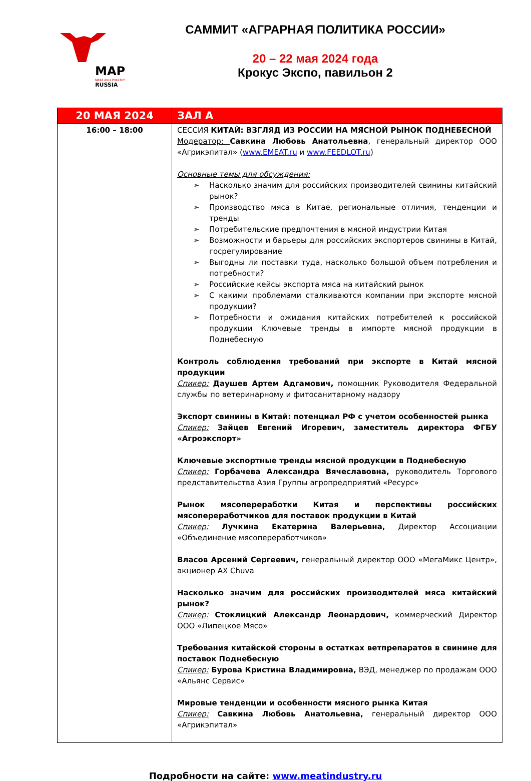MAP
MEAT AND POULTRY
RUSSIA
САММИТ «АГРАРНАЯ ПОЛИТИКА РОССИИ»
20 – 22 мая 2024 года
Крокус Экспо, павильон 2
| 20 МАЯ 2024 | ЗАЛ А |
| --- | --- |
| 16:00 – 18:00 | СЕССИЯ КИТАЙ: ВЗГЛЯД ИЗ РОССИИ НА МЯСНОЙ РЫНОК ПОДНЕБЕСНОЙ Модератор: Савкина Любовь Анатольевна , генеральный директор ООО «Агрикэпитал» ( www.EMEAT.ru и www.FEEDLOT.ru ) Основные темы для обсуждения: Насколько значим для российских производителей свинины китайский рынок? Производство мяса в Китае, региональные отличия, тенденции и тренды Потребительские предпочтения в мясной индустрии Китая Возможности и барьеры для российских экспортеров свинины в Китай, госрегулирование Выгодны ли поставки туда, насколько большой объем потребления и потребности? Российские кейсы экспорта мяса на китайский рынок С какими проблемами сталкиваются компании при экспорте мясной продукции? Потребности и ожидания китайских потребителей к российской продукции Ключевые тренды в импорте мясной продукции в Поднебесную Контроль соблюдения требований при экспорте в Китай мясной продукции Спикер: Даушев Артем Адгамович, помощник Руководителя Федеральной службы по ветеринарному и фитосанитарному надзору Экспорт свинины в Китай: потенциал РФ с учетом особенностей рынка Спикер: Зайцев Евгений Игоревич, заместитель директора ФГБУ «Агроэкспорт» Ключевые экспортные тренды мясной продукции в Поднебесную Спикер: Горбачева Александра Вячеславовна, руководитель Торгового представительства Азия Группы агропредприятий «Ресурс» Рынок мясопереработки Китая и перспективы российских мясопереработчиков для поставок продукции в Китай Спикер: Лучкина Екатерина Валерьевна, Директор Ассоциации «Объединение мясопереработчиков» Власов Арсений Сергеевич, генеральный директор ООО «МегаМикс Центр», акционер AX Chuva Насколько значим для российских производителей мяса китайский рынок? Спикер: Стоклицкий Александр Леонардович, коммерческий Директор ООО «Липецкое Мясо» Требования китайской стороны в остатках ветпрепаратов в свинине для поставок Поднебесную Спикер: Бурова Кристина Владимировна, ВЭД, менеджер по продажам ООО «Альянс Сервис» Мировые тенденции и особенности мясного рынка Китая Спикер: Савкина Любовь Анатольевна, генеральный директор ООО «Агрикэпитал» |
Подробности на сайте: www.meatindustry.ru